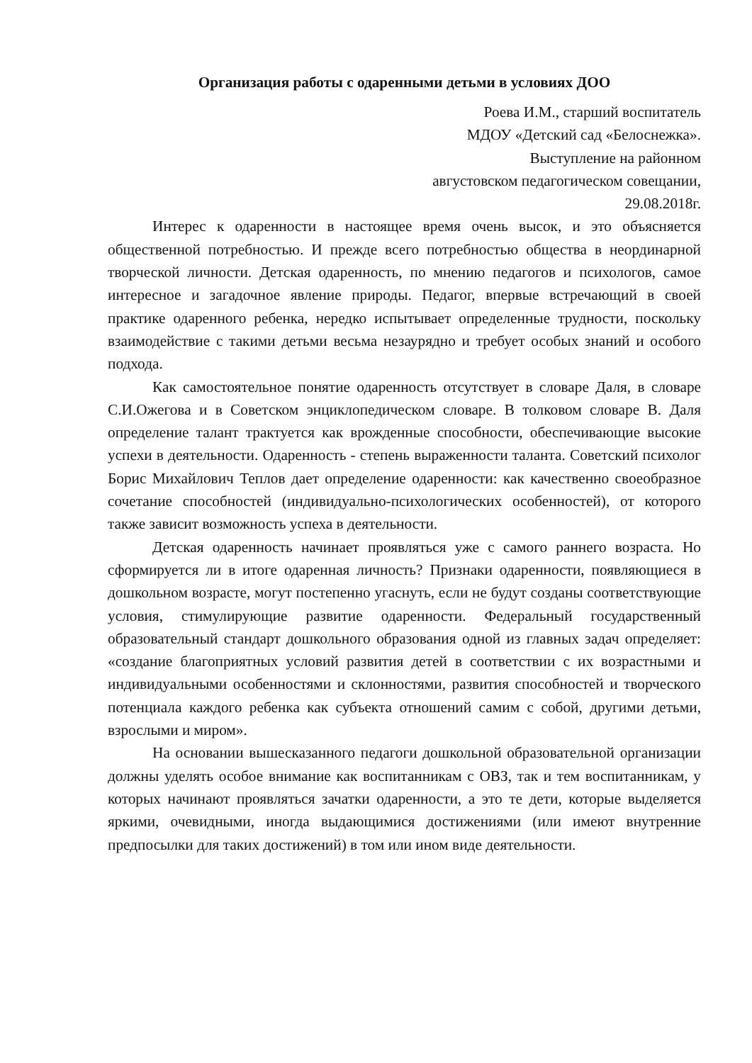Организация работы с одаренными детьми в условиях ДОО
Роева И.М., старший воспитатель
МДОУ «Детский сад «Белоснежка».
Выступление на районном
августовском педагогическом совещании,
29.08.2018г.
Интерес к одаренности в настоящее время очень высок, и это объясняется общественной потребностью. И прежде всего потребностью общества в неординарной творческой личности. Детская одаренность, по мнению педагогов и психологов, самое интересное и загадочное явление природы. Педагог, впервые встречающий в своей практике одаренного ребенка, нередко испытывает определенные трудности, поскольку взаимодействие с такими детьми весьма незаурядно и требует особых знаний и особого подхода.
Как самостоятельное понятие одаренность отсутствует в словаре Даля, в словаре С.И.Ожегова и в Советском энциклопедическом словаре. В толковом словаре В. Даля определение талант трактуется как врожденные способности, обеспечивающие высокие успехи в деятельности. Одаренность - степень выраженности таланта. Советский психолог Борис Михайлович Теплов дает определение одаренности: как качественно своеобразное сочетание способностей (индивидуально-психологических особенностей), от которого также зависит возможность успеха в деятельности.
Детская одаренность начинает проявляться уже с самого раннего возраста. Но сформируется ли в итоге одаренная личность? Признаки одаренности, появляющиеся в дошкольном возрасте, могут постепенно угаснуть, если не будут созданы соответствующие условия, стимулирующие развитие одаренности. Федеральный государственный образовательный стандарт дошкольного образования одной из главных задач определяет: «создание благоприятных условий развития детей в соответствии с их возрастными и индивидуальными особенностями и склонностями, развития способностей и творческого потенциала каждого ребенка как субъекта отношений самим с собой, другими детьми, взрослыми и миром».
На основании вышесказанного педагоги дошкольной образовательной организации должны уделять особое внимание как воспитанникам с ОВЗ, так и тем воспитанникам, у которых начинают проявляться зачатки одаренности, а это те дети, которые выделяется яркими, очевидными, иногда выдающимися достижениями (или имеют внутренние предпосылки для таких достижений) в том или ином виде деятельности.